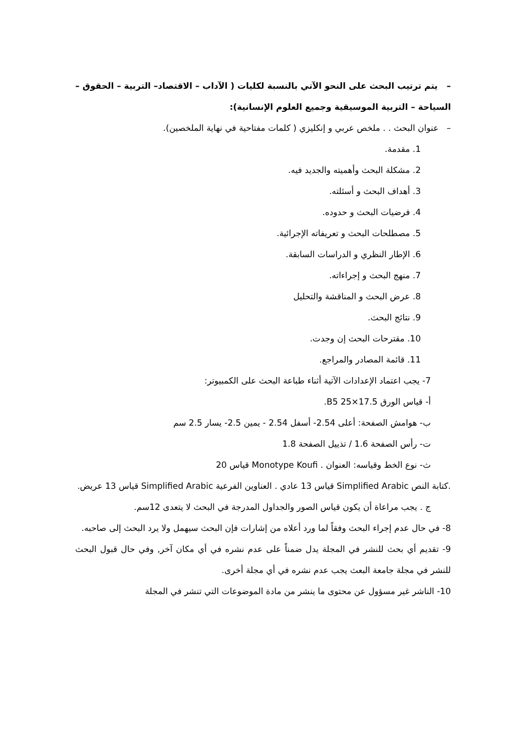– يتم ترتيب البحث على النحو الآتي بالنسبة لكليات ( الآداب – الاقتصاد– التربية – الحقوق – السياحة – التربية الموسيقية وجميع العلوم الإنسانية):
– عنوان البحث . . ملخص عربي و إنكليزي ( كلمات مفتاحية في نهاية الملخصين).
1. مقدمة.
2. مشكلة البحث وأهميته والجديد فيه.
3. أهداف البحث و أسئلته.
4. فرضيات البحث و حدوده.
5. مصطلحات البحث و تعريفاته الإجرائية.
6. الإطار النظري و الدراسات السابقة.
7. منهج البحث و إجراءاته.
8. عرض البحث و المناقشة والتحليل
9. نتائج البحث.
10. مقترحات البحث إن وجدت.
11. قائمة المصادر والمراجع.
7- يجب اعتماد الإعدادات الآتية أثناء طباعة البحث على الكمبيوتر:
أ- قياس الورق 17.5×25 B5.
ب- هوامش الصفحة: أعلى 2.54- أسفل 2.54 - يمين 2.5- يسار 2.5 سم
ت- رأس الصفحة 1.6 / تذييل الصفحة 1.8
ث- نوع الخط وقياسه: العنوان . Monotype Koufi قياس 20
.كتابة النص Simplified Arabic قياس 13 عادي . العناوين الفرعية Simplified Arabic قياس 13 عريض.
ج . يجب مراعاة أن يكون قياس الصور والجداول المدرجة في البحث لا يتعدى 12سم.
8- في حال عدم إجراء البحث وفقاً لما ورد أعلاه من إشارات فإن البحث سيهمل ولا يرد البحث إلى صاحبه.
9- تقديم أي بحث للنشر في المجلة يدل ضمناً على عدم نشره في أي مكان آخر, وفي حال قبول البحث للنشر في مجلة جامعة البعث يجب عدم نشره في أي مجلة أخرى.
10- الناشر غير مسؤول عن محتوى ما ينشر من مادة الموضوعات التي تنشر في المجلة